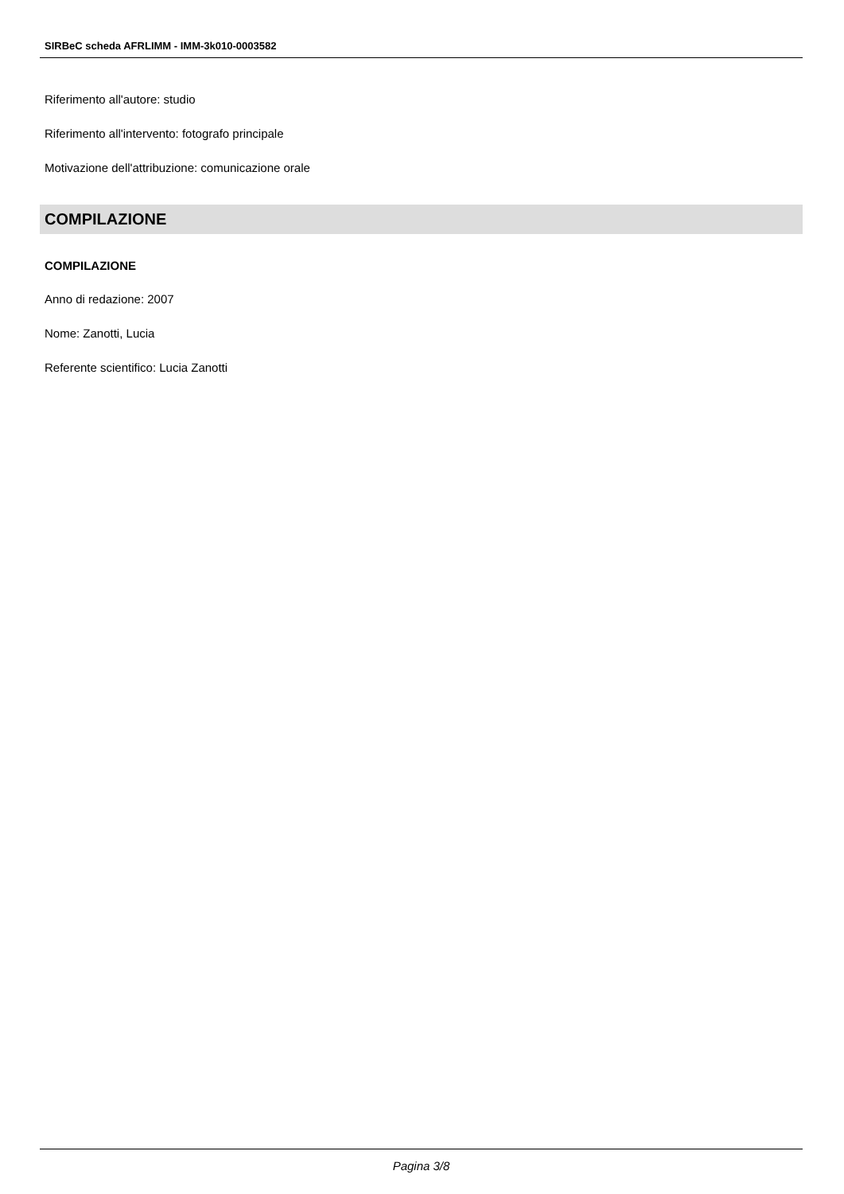SIRBeC scheda AFRLIMM - IMM-3k010-0003582
Riferimento all'autore: studio
Riferimento all'intervento: fotografo principale
Motivazione dell'attribuzione: comunicazione orale
COMPILAZIONE
COMPILAZIONE
Anno di redazione: 2007
Nome: Zanotti, Lucia
Referente scientifico: Lucia Zanotti
Pagina 3/8